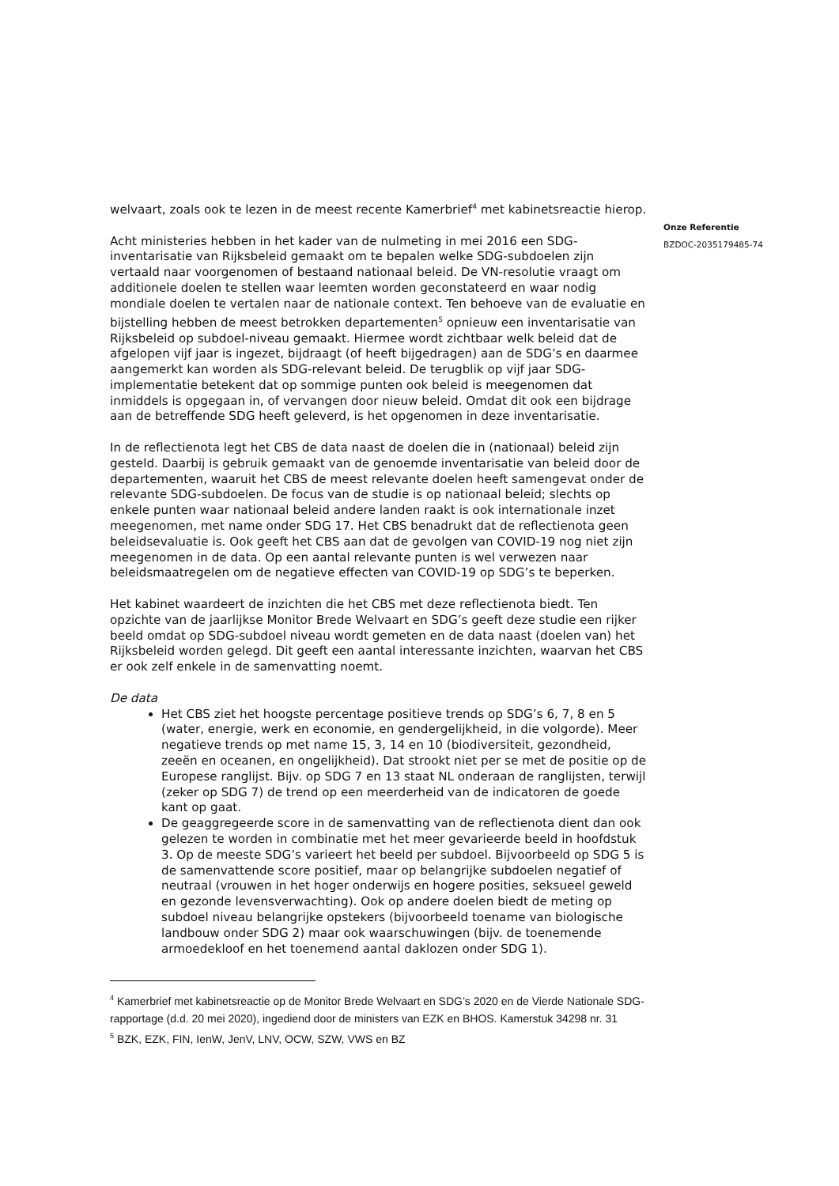welvaart, zoals ook te lezen in de meest recente Kamerbrief<sup>4</sup> met kabinetsreactie hierop.
Acht ministeries hebben in het kader van de nulmeting in mei 2016 een SDG-inventarisatie van Rijksbeleid gemaakt om te bepalen welke SDG-subdoelen zijn vertaald naar voorgenomen of bestaand nationaal beleid. De VN-resolutie vraagt om additionele doelen te stellen waar leemten worden geconstateerd en waar nodig mondiale doelen te vertalen naar de nationale context. Ten behoeve van de evaluatie en bijstelling hebben de meest betrokken departementen<sup>5</sup> opnieuw een inventarisatie van Rijksbeleid op subdoel-niveau gemaakt. Hiermee wordt zichtbaar welk beleid dat de afgelopen vijf jaar is ingezet, bijdraagt (of heeft bijgedragen) aan de SDG’s en daarmee aangemerkt kan worden als SDG-relevant beleid. De terugblik op vijf jaar SDG-implementatie betekent dat op sommige punten ook beleid is meegenomen dat inmiddels is opgegaan in, of vervangen door nieuw beleid. Omdat dit ook een bijdrage aan de betreffende SDG heeft geleverd, is het opgenomen in deze inventarisatie.
In de reflectienota legt het CBS de data naast de doelen die in (nationaal) beleid zijn gesteld. Daarbij is gebruik gemaakt van de genoemde inventarisatie van beleid door de departementen, waaruit het CBS de meest relevante doelen heeft samengevat onder de relevante SDG-subdoelen. De focus van de studie is op nationaal beleid; slechts op enkele punten waar nationaal beleid andere landen raakt is ook internationale inzet meegenomen, met name onder SDG 17. Het CBS benadrukt dat de reflectienota geen beleidsevaluatie is. Ook geeft het CBS aan dat de gevolgen van COVID-19 nog niet zijn meegenomen in de data. Op een aantal relevante punten is wel verwezen naar beleidsmaatregelen om de negatieve effecten van COVID-19 op SDG’s te beperken.
Het kabinet waardeert de inzichten die het CBS met deze reflectienota biedt. Ten opzichte van de jaarlijkse Monitor Brede Welvaart en SDG’s geeft deze studie een rijker beeld omdat op SDG-subdoel niveau wordt gemeten en de data naast (doelen van) het Rijksbeleid worden gelegd. Dit geeft een aantal interessante inzichten, waarvan het CBS er ook zelf enkele in de samenvatting noemt.
De data
Het CBS ziet het hoogste percentage positieve trends op SDG’s 6, 7, 8 en 5 (water, energie, werk en economie, en gendergelijkheid, in die volgorde). Meer negatieve trends op met name 15, 3, 14 en 10 (biodiversiteit, gezondheid, zeeën en oceanen, en ongelijkheid). Dat strookt niet per se met de positie op de Europese ranglijst. Bijv. op SDG 7 en 13 staat NL onderaan de ranglijsten, terwijl (zeker op SDG 7) de trend op een meerderheid van de indicatoren de goede kant op gaat.
De geaggregeerde score in de samenvatting van de reflectienota dient dan ook gelezen te worden in combinatie met het meer gevarieerde beeld in hoofdstuk 3. Op de meeste SDG’s varieert het beeld per subdoel. Bijvoorbeeld op SDG 5 is de samenvattende score positief, maar op belangrijke subdoelen negatief of neutraal (vrouwen in het hoger onderwijs en hogere posities, seksueel geweld en gezonde levensverwachting). Ook op andere doelen biedt de meting op subdoel niveau belangrijke opstekers (bijvoorbeeld toename van biologische landbouw onder SDG 2) maar ook waarschuwingen (bijv. de toenemende armoedekloof en het toenemend aantal daklozen onder SDG 1).
<sup>4</sup> Kamerbrief met kabinetsreactie op de Monitor Brede Welvaart en SDG’s 2020 en de Vierde Nationale SDG-rapportage (d.d. 20 mei 2020), ingediend door de ministers van EZK en BHOS. Kamerstuk 34298 nr. 31
<sup>5</sup> BZK, EZK, FIN, IenW, JenV, LNV, OCW, SZW, VWS en BZ
Onze Referentie
BZDOC-2035179485-74